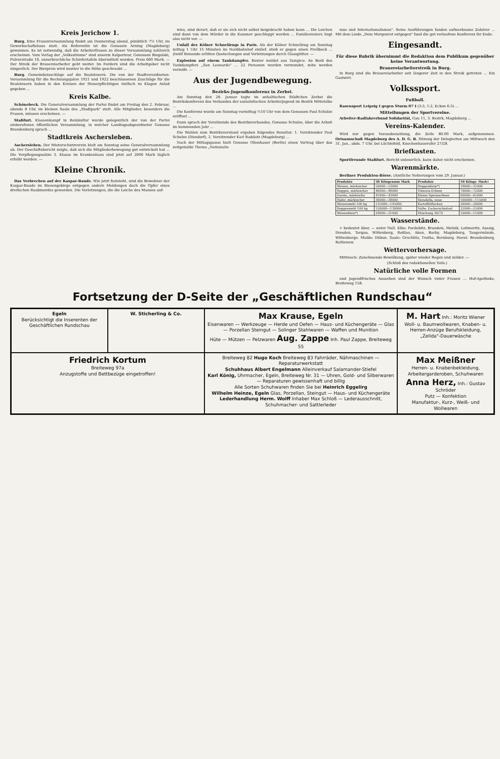Kreis Jerichow 1.
Burg. Eine Frauenversammlung findet am Donnerstag abend, pünktlich 7½ Uhr, im Gewerkschaftshaus statt. Als Referentin ist die Genossin Arning (Magdeburg) gewonnen. Es ist notwendig, daß die Arbeiterfrauen zu dieser Versammlung zahlreich erscheinen. Vom Verlag der „Volksstimme" sind unserm Kolporteur, Genossen Biegolski, Pulverstraße 10, unzerbrechliche Schiefertafeln übermittelt worden. Preis 600 Mark. — Der Streik der Brauereiarbeiter geht weiter. Im Fordern sind die Arbeitgeber nicht zimperlich. Der Bierpreis wird munter in die Höhe geschraubt ...
Burg. Gemeindezuschläge auf die Realsteuern. Die von der Stadtverordneten-Versammlung für die Rechnungsjahre 1921 und 1922 beschlossenen Zuschläge für die Realsteuern haben in den Kreisen der Steuerpflichtigen vielfach zu Klagen Anlaß gegeben ...
Kreis Kalbe.
Schönebeck. Die Generalversammlung der Partei findet am Freitag den 2. Februar, abends 8 Uhr, im kleinen Saale des „Stadtpark" statt. Alle Mitglieder, besonders die Frauen, müssen erscheinen. —
Staßfurt. Klassenkampf in Reinkultur wurde gelegentlich der von der Partei einberufenen öffentlichen Versammlung, in welcher Landtagsabgeordneter Genosse Brandenburg sprach ...
Stadtkreis Aschersleben.
Aschersleben. Der Mieterschutzverein hielt am Sonntag seine Generalversammlung ab. Der Geschäftsbericht zeigte, daß sich die Mitgliederbewegung gut entwickelt hat ... Die Verpflegungssätze 3. Klasse im Krankenhaus sind jetzt auf 2000 Mark täglich erhöht worden. —
Kleine Chronik.
Das Verbrechen auf der Kaspar-Baude. Wie jetzt feststeht, sind die Bewohner der Kaspar-Baude im Riesengebirge entgegen andern Meldungen doch die Opfer eines dreifachen Raubmordes geworden. Die Verletzungen, die die Leiche des Mannes auf-
wies, sind derart, daß er sie sich nicht selbst beigebracht haben kann ... Die Leichen sind dann von dem Mörder in die Kammer geschleppt worden ... Familienvaters liegt also nicht vor. —
Unfall des Kölner Schnellzugs in Paris. Als der Kölner Schnellzug am Sonntag mittag 1 Uhr 15 Minuten im Nordbahnhof einlief, stieß er gegen einen Prellbock ... Zwölf Reisende erlitten Quetschungen und Verletzungen durch Glassplitter. —
Explosion auf einem Tankdampfer. Reuter meldet aus Tampico: An Bord des Tankdampfers „San Leonardo" ... 22 Personen wurden verwundet, zehn werden vermißt. —
Aus der Jugendbewegung.
Bezirks-Jugendkonferenz in Zerbst.
Am Sonntag den 28. Januar tagte im anhaltischen Städtchen Zerbst die Bezirkskonferenz des Verbandes der sozialistischen Arbeiterjugend im Bezirk Mittelelbe ...
Die Konferenz wurde am Sonntag vormittag ½10 Uhr von dem Genossen Paul Schulze eröffnet ...
Dann sprach der Vorsitzende des Bezirksverbandes, Genosse Schulze, über die Arbeit im kommenden Jahr ...
Die Wahlen zum Bezirksvorstand ergaben folgendes Resultat: 1. Vorsitzender Paul Schulze (Diesdorf), 2. Vorsitzender Karl Raddatz (Magdeburg) ...
Nach der Mittagspause hielt Genosse Ollenhauer (Berlin) einen Vortrag über das zeitgemäße Thema „Nationalis-
mus und Internationalismus". Seine Ausführungen fanden aufmerksame Zuhörer ... Mit dem Liede „Dem Morgenrot entgegen" fand die gut verlaufene Konferenz ihr Ende.
Eingesandt.
Für diese Rubrik übernimmt die Redaktion dem Publikum gegenüber keine Verantwortung.
Brauereiarbeiterstreik in Burg.
In Burg sind die Brauereiarbeiter seit längerer Zeit in den Streik getreten ... Ein Gastwirt.
Volkssport.
Fußball.
Rasensport Leipzig I gegen Sturm 07 I (3:3, 1:2, Ecken 6:3) ...
Mitteilungen der Sportvereine.
Arbeiter-Radfahrerbund Solidarität, Gau 11, 3. Bezirk, Magdeburg ...
Vereins-Kalender.
Wird nur gegen Vorausbezahlung, die Zeile 80.00 Mark, aufgenommen. Ortsausschuß Magdeburg des A. D. G. B. Sitzung der Delegierten am Mittwoch den 31. Jan., abds. 7 Uhr, bei Lüchtefeld, Knochenhauerufer 27/28.
Briefkasten.
Sportfreunde Staßfurt. Bericht unleserlich, kann daher nicht erscheinen.
Warenmärkte.
Berliner Produkten-Börse. (Amtliche Notierungen vom 29. Januar.)
| Produkte | 50 Kilogramm Mark | Produkte | 50 Kilogr. Mark† |
| --- | --- | --- | --- |
| Weizen, märkischer | 50000—53000 | Roggenkleie*) | 29000—31000 |
| Roggen, märkischer | 46000—48000 | Viktoria-Erbsen | 70000—72000 |
| Gerste, märkische | 41000—43000 | Kleine Speiseerbsen | 60000—65000 |
| Hafer, märkischer | 36000—38000 | Seradella, neue | 100000—115000 |
| Weizenmehl 100 kg | 135000—145000 | Kartoffelflocken | 26000—28000 |
| Roggenmehl 100 kg | 120000—130000 | Vollw. Zuckerschnitzel | 22000—25000 |
| Weizenkleie*) | 29000—31000 | Mischung 30/70 | 10000—11000 |
Wasserstände.
+ bedeutet über, — unter Null. Elbe: Pardubitz, Brandeis, Melnik, Leitmeritz, Aussig, Dresden, Torgau, Wittenberg, Roßlau, Aken, Barby, Magdeburg, Tangermünde, Wittenberge. Mulde: Düben. Saale: Grochlitz, Trotha, Bernburg. Havel: Brandenburg, Rathenow.
Wettervorhersage.
Mittwoch: Zunehmende Bewölkung, später wieder Regen und milder. —
(Schluß des redaktionellen Teils.)
Natürliche volle Formen
und jugendfrisches Aussehen sind der Wunsch vieler Frauen ... Hof-Apotheke, Breiteweg 158.
Fortsetzung der D-Seite der „Geschäftlichen Rundschau“
Egeln
Berücksichtigt die Inserenten der Geschäftlichen Rundschau
W. Sticherling & Co.
Max Krause, Egeln
Eisenwaren — Werkzeuge — Herde und Oefen — Haus- und Küchengeräte — Glas — Porzellan Steingut — Solinger Stahlwaren — Waffen und Munition
Hüte — Mützen — Pelzwaren Aug. Zappe Inh. Paul Zappe, Breiteweg 55
M. Hart Inh.: Moritz Wiener
Woll- u. Baumwollwaren, Knaben- u. Herren-Anzüge Berufskleidung, „Zelida"-Dauerwäsche
Friedrich Kortum
Breiteweg 97a
Anzugstoffe und Bettbezüge eingetroffen!
Breiteweg 82 Hugo Koch Breiteweg 83 Fahrräder, Nähmaschinen — Reparaturwerkstatt
Schuhhaus Albert Engelmann Alleinverkauf Salamander-Stiefel
Karl König, Uhrmacher, Egeln, Breiteweg Nr. 31 — Uhren, Gold- und Silberwaren — Reparaturen gewissenhaft und billig
Alle Sorten Schuhwaren finden Sie bei Heinrich Eggelirg
Wilhelm Heinze, Egeln Glas, Porzellan, Steingut — Haus- und Küchengeräte
Lederhandlung Herm. Wolff Inhaber Max Schloß — Lederausschnitt, Schuhmacher- und Sattlerleder
Max Meißner
Herren- u. Knabenbekleidung, Arbeitergarderoben, Schuhwaren
Anna Herz, Inh.: Gustav Schröder
Putz — Konfektion
Manufaktur-, Kurz-, Weiß- und Wollwaren